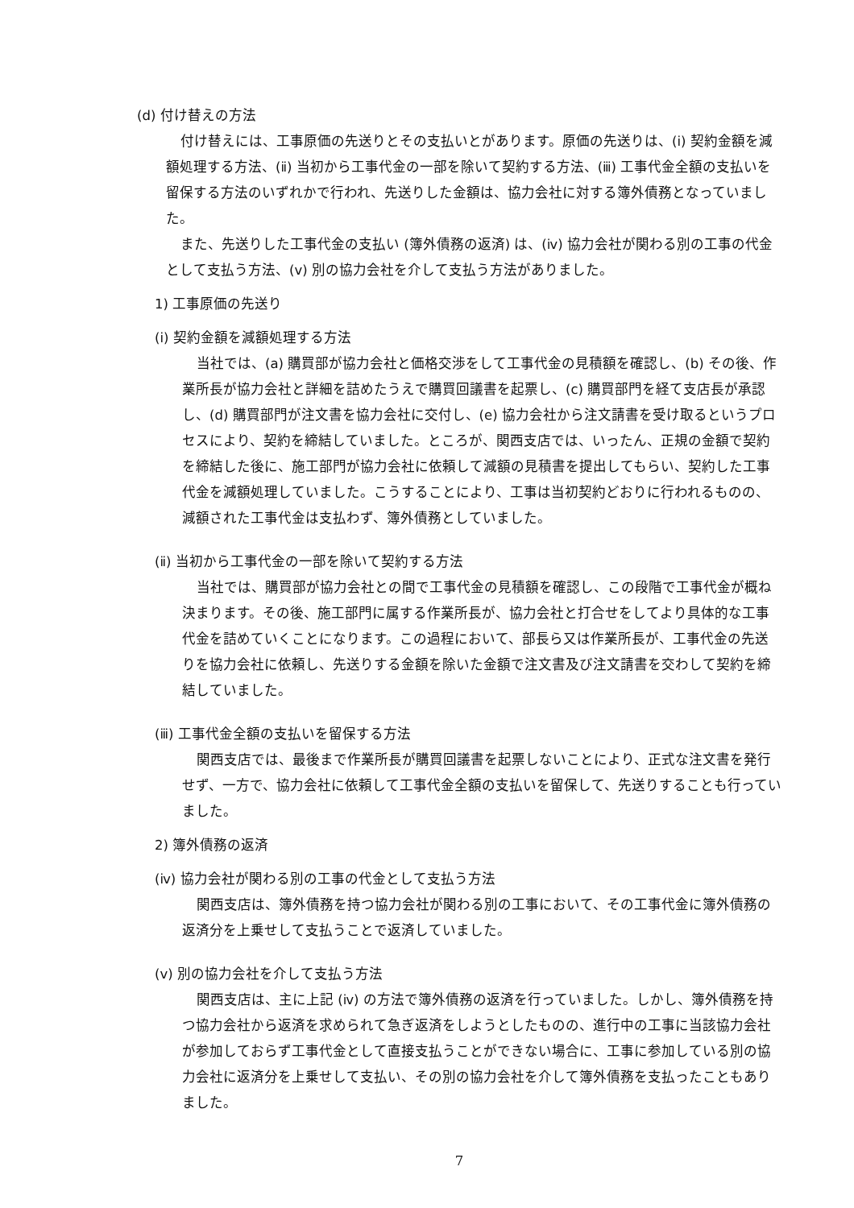(d) 付け替えの方法
付け替えには、工事原価の先送りとその支払いとがあります。原価の先送りは、(ⅰ) 契約金額を減額処理する方法、(ⅱ) 当初から工事代金の一部を除いて契約する方法、(ⅲ) 工事代金全額の支払いを留保する方法のいずれかで行われ、先送りした金額は、協力会社に対する簿外債務となっていました。
また、先送りした工事代金の支払い (簿外債務の返済) は、(ⅳ) 協力会社が関わる別の工事の代金として支払う方法、(ⅴ) 別の協力会社を介して支払う方法がありました。
1) 工事原価の先送り
(ⅰ) 契約金額を減額処理する方法
当社では、(a) 購買部が協力会社と価格交渉をして工事代金の見積額を確認し、(b) その後、作業所長が協力会社と詳細を詰めたうえで購買回議書を起票し、(c) 購買部門を経て支店長が承認し、(d) 購買部門が注文書を協力会社に交付し、(e) 協力会社から注文請書を受け取るというプロセスにより、契約を締結していました。ところが、関西支店では、いったん、正規の金額で契約を締結した後に、施工部門が協力会社に依頼して減額の見積書を提出してもらい、契約した工事代金を減額処理していました。こうすることにより、工事は当初契約どおりに行われるものの、減額された工事代金は支払わず、簿外債務としていました。
(ⅱ) 当初から工事代金の一部を除いて契約する方法
当社では、購買部が協力会社との間で工事代金の見積額を確認し、この段階で工事代金が概ね決まります。その後、施工部門に属する作業所長が、協力会社と打合せをしてより具体的な工事代金を詰めていくことになります。この過程において、部長ら又は作業所長が、工事代金の先送りを協力会社に依頼し、先送りする金額を除いた金額で注文書及び注文請書を交わして契約を締結していました。
(ⅲ) 工事代金全額の支払いを留保する方法
関西支店では、最後まで作業所長が購買回議書を起票しないことにより、正式な注文書を発行せず、一方で、協力会社に依頼して工事代金全額の支払いを留保して、先送りすることも行っていました。
2) 簿外債務の返済
(ⅳ) 協力会社が関わる別の工事の代金として支払う方法
関西支店は、簿外債務を持つ協力会社が関わる別の工事において、その工事代金に簿外債務の返済分を上乗せして支払うことで返済していました。
(ⅴ) 別の協力会社を介して支払う方法
関西支店は、主に上記 (ⅳ) の方法で簿外債務の返済を行っていました。しかし、簿外債務を持つ協力会社から返済を求められて急ぎ返済をしようとしたものの、進行中の工事に当該協力会社が参加しておらず工事代金として直接支払うことができない場合に、工事に参加している別の協力会社に返済分を上乗せして支払い、その別の協力会社を介して簿外債務を支払ったこともありました。
7